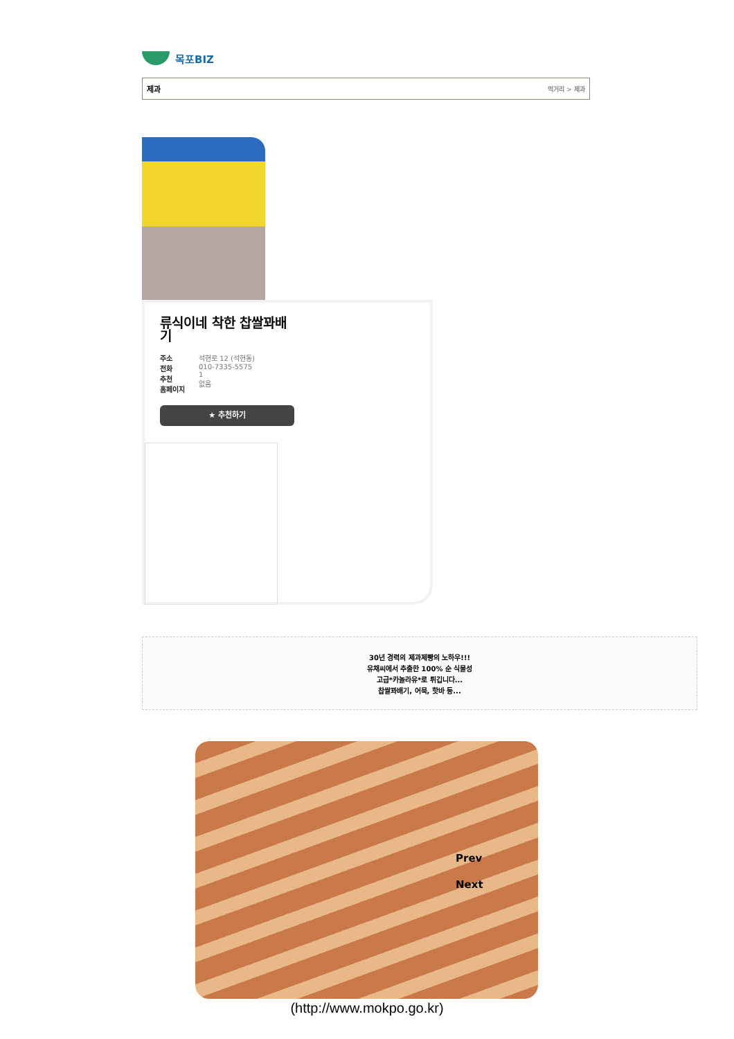목포BIZ
제과 먹거리 > 제과
류식이네 착한 찹쌀꽈배기
주소
전화
추천
홈페이지
석현로 12 (석현동)
010-7335-5575
1
없음
★ 추천하기
30년 경력의 제과제빵의 노하우!!!
유채씨에서 추출한 100% 순 식물성
고급*카놀라유*로 튀깁니다...
찹쌀꽈배기, 어묵, 핫바 등...
Prev
Next
(http://www.mokpo.go.kr)